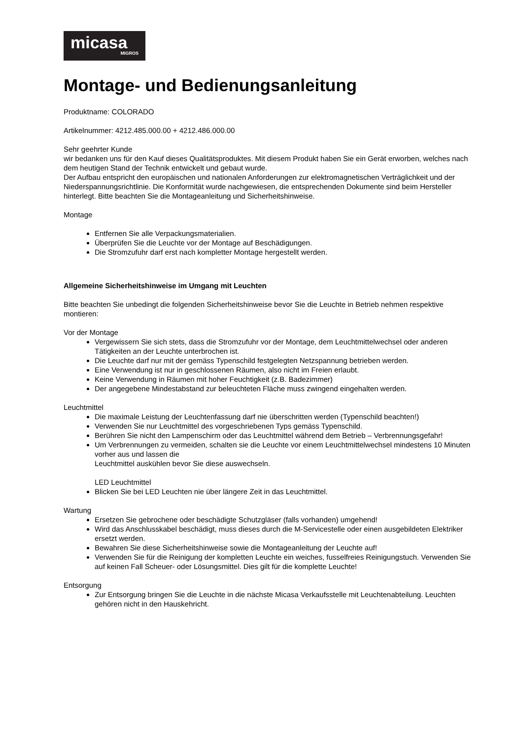micasa
MIGROS
Montage- und Bedienungsanleitung
Produktname: COLORADO
Artikelnummer: 4212.485.000.00 + 4212.486.000.00
Sehr geehrter Kunde
wir bedanken uns für den Kauf dieses Qualitätsproduktes. Mit diesem Produkt haben Sie ein Gerät erworben, welches nach dem heutigen Stand der Technik entwickelt und gebaut wurde.
Der Aufbau entspricht den europäischen und nationalen Anforderungen zur elektromagnetischen Verträglichkeit und der Niederspannungsrichtlinie. Die Konformität wurde nachgewiesen, die entsprechenden Dokumente sind beim Hersteller hinterlegt. Bitte beachten Sie die Montageanleitung und Sicherheitshinweise.
Montage
Entfernen Sie alle Verpackungsmaterialien.
Überprüfen Sie die Leuchte vor der Montage auf Beschädigungen.
Die Stromzufuhr darf erst nach kompletter Montage hergestellt werden.
Allgemeine Sicherheitshinweise im Umgang mit Leuchten
Bitte beachten Sie unbedingt die folgenden Sicherheitshinweise bevor Sie die Leuchte in Betrieb nehmen respektive montieren:
Vor der Montage
Vergewissern Sie sich stets, dass die Stromzufuhr vor der Montage, dem Leuchtmittelwechsel oder anderen Tätigkeiten an der Leuchte unterbrochen ist.
Die Leuchte darf nur mit der gemäss Typenschild festgelegten Netzspannung betrieben werden.
Eine Verwendung ist nur in geschlossenen Räumen, also nicht im Freien erlaubt.
Keine Verwendung in Räumen mit hoher Feuchtigkeit (z.B. Badezimmer)
Der angegebene Mindestabstand zur beleuchteten Fläche muss zwingend eingehalten werden.
Leuchtmittel
Die maximale Leistung der Leuchtenfassung darf nie überschritten werden (Typenschild beachten!)
Verwenden Sie nur Leuchtmittel des vorgeschriebenen Typs gemäss Typenschild.
Berühren Sie nicht den Lampenschirm oder das Leuchtmittel während dem Betrieb – Verbrennungsgefahr!
Um Verbrennungen zu vermeiden, schalten sie die Leuchte vor einem Leuchtmittelwechsel mindestens 10 Minuten vorher aus und lassen die
Leuchtmittel auskühlen bevor Sie diese auswechseln.
LED Leuchtmittel
Blicken Sie bei LED Leuchten nie über längere Zeit in das Leuchtmittel.
Wartung
Ersetzen Sie gebrochene oder beschädigte Schutzgläser (falls vorhanden) umgehend!
Wird das Anschlusskabel beschädigt, muss dieses durch die M-Servicestelle oder einen ausgebildeten Elektriker ersetzt werden.
Bewahren Sie diese Sicherheitshinweise sowie die Montageanleitung der Leuchte auf!
Verwenden Sie für die Reinigung der kompletten Leuchte ein weiches, fusselfreies Reinigungstuch. Verwenden Sie auf keinen Fall Scheuer- oder Lösungsmittel. Dies gilt für die komplette Leuchte!
Entsorgung
Zur Entsorgung bringen Sie die Leuchte in die nächste Micasa Verkaufsstelle mit Leuchtenabteilung. Leuchten gehören nicht in den Hauskehricht.